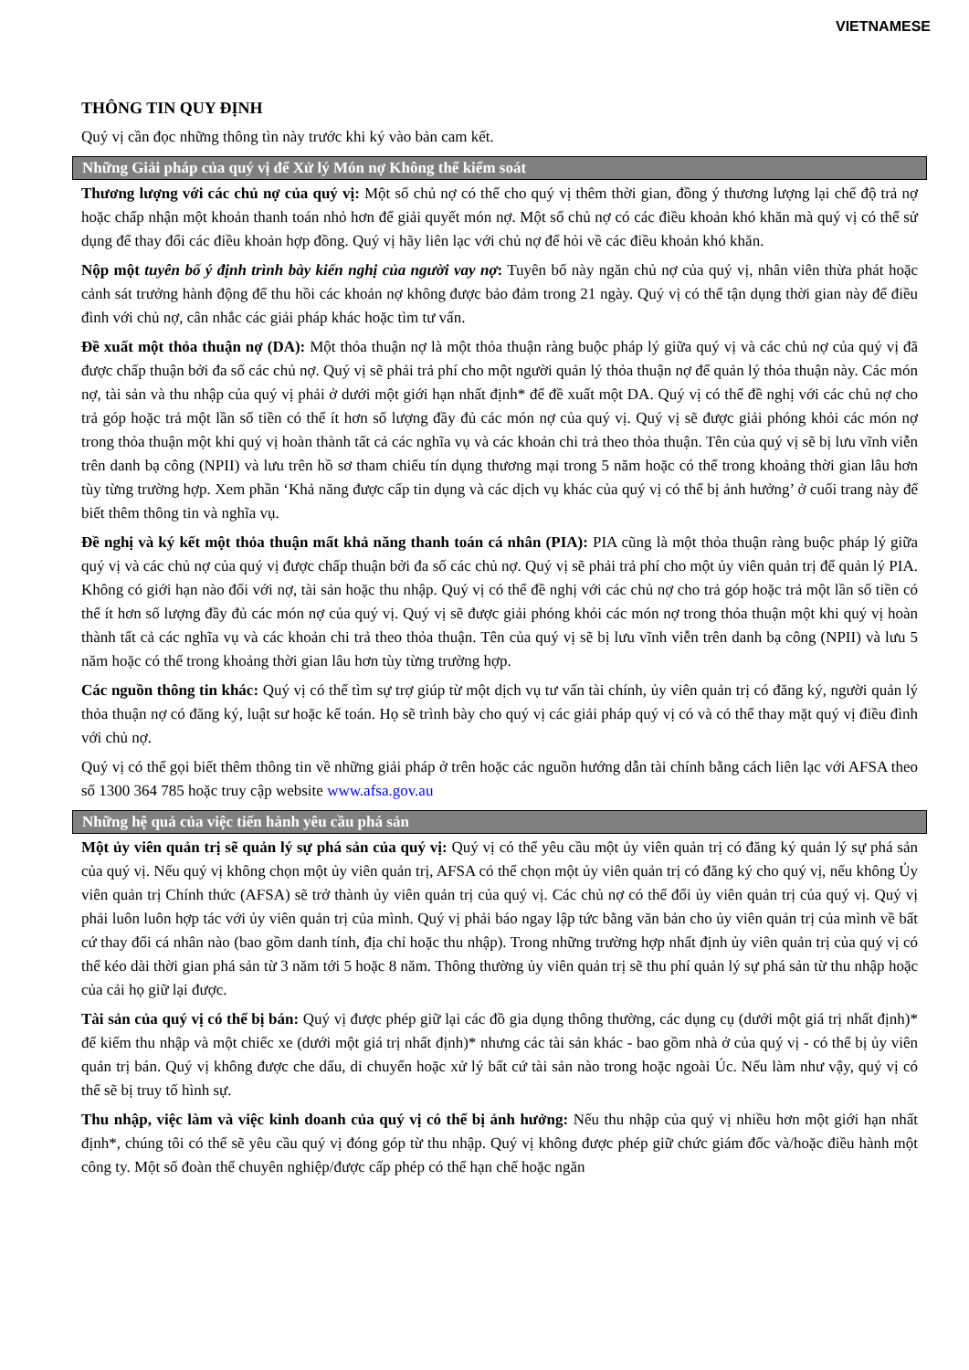VIETNAMESE
THÔNG TIN QUY ĐỊNH
Quý vị cần đọc những thông tìn này trước khi ký vào bản cam kết.
Những Giải pháp của quý vị để Xử lý Món nợ Không thể kiểm soát
Thương lượng với các chủ nợ của quý vị: Một số chủ nợ có thể cho quý vị thêm thời gian, đồng ý thương lượng lại chế độ trả nợ hoặc chấp nhận một khoản thanh toán nhỏ hơn để giải quyết món nợ. Một số chủ nợ có các điều khoản khó khăn mà quý vị có thể sử dụng để thay đổi các điều khoản hợp đồng. Quý vị hãy liên lạc với chủ nợ để hỏi về các điều khoản khó khăn.
Nộp một tuyên bố ý định trình bày kiến nghị của người vay nợ: Tuyên bố này ngăn chủ nợ của quý vị, nhân viên thừa phát hoặc cảnh sát trưởng hành động để thu hồi các khoản nợ không được bảo đảm trong 21 ngày. Quý vị có thể tận dụng thời gian này để điều đình với chủ nợ, cân nhắc các giải pháp khác hoặc tìm tư vấn.
Đề xuất một thỏa thuận nợ (DA): Một thỏa thuận nợ là một thỏa thuận ràng buộc pháp lý giữa quý vị và các chủ nợ của quý vị đã được chấp thuận bởi đa số các chủ nợ. Quý vị sẽ phải trả phí cho một người quản lý thỏa thuận nợ để quản lý thỏa thuận này. Các món nợ, tài sản và thu nhập của quý vị phải ở dưới một giới hạn nhất định* để đề xuất một DA. Quý vị có thể đề nghị với các chủ nợ cho trả góp hoặc trả một lần số tiền có thể ít hơn số lượng đầy đủ các món nợ của quý vị. Quý vị sẽ được giải phóng khỏi các món nợ trong thỏa thuận một khi quý vị hoàn thành tất cả các nghĩa vụ và các khoản chi trả theo thỏa thuận. Tên của quý vị sẽ bị lưu vĩnh viễn trên danh bạ công (NPII) và lưu trên hồ sơ tham chiếu tín dụng thương mại trong 5 năm hoặc có thể trong khoảng thời gian lâu hơn tùy từng trường hợp. Xem phần ‘Khả năng được cấp tin dụng và các dịch vụ khác của quý vị có thể bị ảnh hưởng’ ở cuối trang này để biết thêm thông tin và nghĩa vụ.
Đề nghị và ký kết một thỏa thuận mất khả năng thanh toán cá nhân (PIA): PIA cũng là một thỏa thuận ràng buộc pháp lý giữa quý vị và các chủ nợ của quý vị được chấp thuận bởi đa số các chủ nợ. Quý vị sẽ phải trả phí cho một ủy viên quản trị để quản lý PIA. Không có giới hạn nào đối với nợ, tài sản hoặc thu nhập. Quý vị có thể đề nghị với các chủ nợ cho trả góp hoặc trả một lần số tiền có thể ít hơn số lượng đầy đủ các món nợ của quý vị. Quý vị sẽ được giải phóng khỏi các món nợ trong thỏa thuận một khi quý vị hoàn thành tất cả các nghĩa vụ và các khoản chi trả theo thỏa thuận. Tên của quý vị sẽ bị lưu vĩnh viễn trên danh bạ công (NPII) và lưu 5 năm hoặc có thể trong khoảng thời gian lâu hơn tùy từng trường hợp.
Các nguồn thông tin khác: Quý vị có thể tìm sự trợ giúp từ một dịch vụ tư vấn tài chính, ủy viên quản trị có đăng ký, người quản lý thỏa thuận nợ có đăng ký, luật sư hoặc kế toán. Họ sẽ trình bày cho quý vị các giải pháp quý vị có và có thể thay mặt quý vị điều đình với chủ nợ.
Quý vị có thể gọi biết thêm thông tin về những giải pháp ở trên hoặc các nguồn hướng dẫn tài chính bằng cách liên lạc với AFSA theo số 1300 364 785 hoặc truy cập website www.afsa.gov.au
Những hệ quả của việc tiến hành yêu cầu phá sản
Một ủy viên quản trị sẽ quản lý sự phá sản của quý vị: Quý vị có thể yêu cầu một ủy viên quản trị có đăng ký quản lý sự phá sản của quý vị. Nếu quý vị không chọn một ủy viên quản trị, AFSA có thể chọn một ủy viên quản trị có đăng ký cho quý vị, nếu không Ủy viên quản trị Chính thức (AFSA) sẽ trở thành ủy viên quản trị của quý vị. Các chủ nợ có thể đổi ủy viên quản trị của quý vị. Quý vị phải luôn luôn hợp tác với ủy viên quản trị của mình. Quý vị phải báo ngay lập tức bằng văn bản cho ủy viên quản trị của mình về bất cứ thay đổi cá nhân nào (bao gồm danh tính, địa chỉ hoặc thu nhập). Trong những trường hợp nhất định ủy viên quản trị của quý vị có thể kéo dài thời gian phá sản từ 3 năm tới 5 hoặc 8 năm. Thông thường ủy viên quản trị sẽ thu phí quản lý sự phá sản từ thu nhập hoặc của cải họ giữ lại được.
Tài sản của quý vị có thể bị bán: Quý vị được phép giữ lại các đồ gia dụng thông thường, các dụng cụ (dưới một giá trị nhất định)* để kiếm thu nhập và một chiếc xe (dưới một giá trị nhất định)* nhưng các tài sản khác - bao gồm nhà ở của quý vị - có thể bị ủy viên quản trị bán. Quý vị không được che dấu, di chuyển hoặc xử lý bất cứ tài sản nào trong hoặc ngoài Úc. Nếu làm như vậy, quý vị có thể sẽ bị truy tố hình sự.
Thu nhập, việc làm và việc kinh doanh của quý vị có thể bị ảnh hưởng: Nếu thu nhập của quý vị nhiều hơn một giới hạn nhất định*, chúng tôi có thể sẽ yêu cầu quý vị đóng góp từ thu nhập. Quý vị không được phép giữ chức giám đốc và/hoặc điều hành một công ty. Một số đoàn thể chuyên nghiệp/được cấp phép có thể hạn chế hoặc ngăn